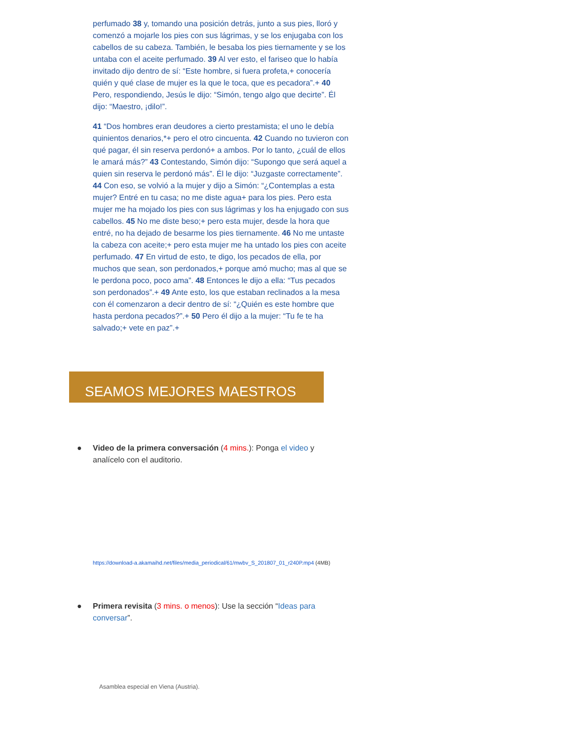perfumado 38 y, tomando una posición detrás, junto a sus pies, lloró y comenzó a mojarle los pies con sus lágrimas, y se los enjugaba con los cabellos de su cabeza. También, le besaba los pies tiernamente y se los untaba con el aceite perfumado. 39 Al ver esto, el fariseo que lo había invitado dijo dentro de sí: “Este hombre, si fuera profeta,+ conocería quién y qué clase de mujer es la que le toca, que es pecadora”.+ 40 Pero, respondiendo, Jesús le dijo: “Simón, tengo algo que decirte”. Él dijo: “Maestro, ¡dilo!”.
41 “Dos hombres eran deudores a cierto prestamista; el uno le debía quinientos denarios,*+ pero el otro cincuenta. 42 Cuando no tuvieron con qué pagar, él sin reserva perdonó+ a ambos. Por lo tanto, ¿cuál de ellos le amará más?” 43 Contestando, Simón dijo: “Supongo que será aquel a quien sin reserva le perdonó más”. Él le dijo: “Juzgaste correctamente”. 44 Con eso, se volvió a la mujer y dijo a Simón: “¿Contemplas a esta mujer? Entré en tu casa; no me diste agua+ para los pies. Pero esta mujer me ha mojado los pies con sus lágrimas y los ha enjugado con sus cabellos. 45 No me diste beso;+ pero esta mujer, desde la hora que entré, no ha dejado de besarme los pies tiernamente. 46 No me untaste la cabeza con aceite;+ pero esta mujer me ha untado los pies con aceite perfumado. 47 En virtud de esto, te digo, los pecados de ella, por muchos que sean, son perdonados,+ porque amó mucho; mas al que se le perdona poco, poco ama”. 48 Entonces le dijo a ella: “Tus pecados son perdonados”.+ 49 Ante esto, los que estaban reclinados a la mesa con él comenzaron a decir dentro de sí: “¿Quién es este hombre que hasta perdona pecados?”.+ 50 Pero él dijo a la mujer: “Tu fe te ha salvado;+ vete en paz”.+
SEAMOS MEJORES MAESTROS
● Video de la primera conversación (4 mins.): Ponga el video y analícelo con el auditorio.
https://download-a.akamaihd.net/files/media_periodical/61/mwbv_S_201807_01_r240P.mp4 (4MB)
● Primera revisita (3 mins. o menos): Use la sección “Ideas para conversar”.
Asamblea especial en Viena (Austria).